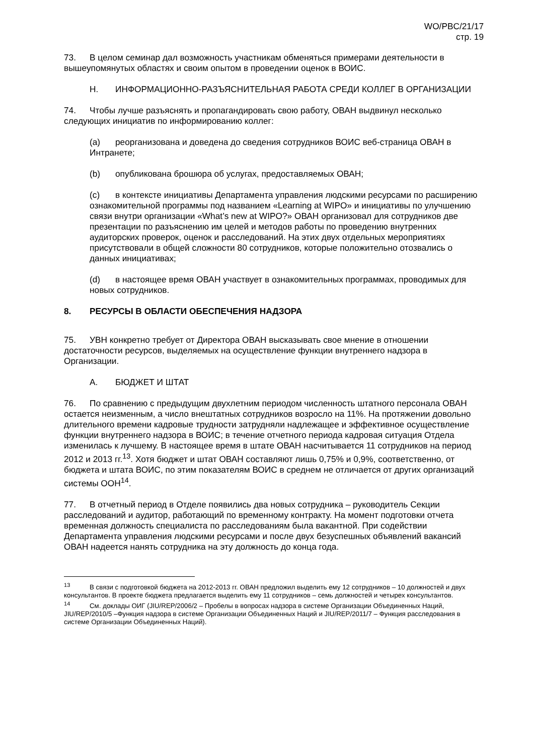WO/PBC/21/17
стр. 19
73. В целом семинар дал возможность участникам обменяться примерами деятельности в вышеупомянутых областях и своим опытом в проведении оценок в ВОИС.
H. ИНФОРМАЦИОННО-РАЗЪЯСНИТЕЛЬНАЯ РАБОТА СРЕДИ КОЛЛЕГ В ОРГАНИЗАЦИИ
74. Чтобы лучше разъяснять и пропагандировать свою работу, ОВАН выдвинул несколько следующих инициатив по информированию коллег:
(a) реорганизована и доведена до сведения сотрудников ВОИС веб-страница ОВАН в Интранете;
(b) опубликована брошюра об услугах, предоставляемых ОВАН;
(c) в контексте инициативы Департамента управления людскими ресурсами по расширению ознакомительной программы под названием «Learning at WIPO» и инициативы по улучшению связи внутри организации «What’s new at WIPO?» ОВАН организовал для сотрудников две презентации по разъяснению им целей и методов работы по проведению внутренних аудиторских проверок, оценок и расследований. На этих двух отдельных мероприятиях присутствовали в общей сложности 80 сотрудников, которые положительно отозвались о данных инициативах;
(d) в настоящее время ОВАН участвует в ознакомительных программах, проводимых для новых сотрудников.
8. РЕСУРСЫ В ОБЛАСТИ ОБЕСПЕЧЕНИЯ НАДЗОРА
75. УВН конкретно требует от Директора ОВАН высказывать свое мнение в отношении достаточности ресурсов, выделяемых на осуществление функции внутреннего надзора в Организации.
A. БЮДЖЕТ И ШТАТ
76. По сравнению с предыдущим двухлетним периодом численность штатного персонала ОВАН остается неизменным, а число внештатных сотрудников возросло на 11%. На протяжении довольно длительного времени кадровые трудности затрудняли надлежащее и эффективное осуществление функции внутреннего надзора в ВОИС; в течение отчетного периода кадровая ситуация Отдела изменилась к лучшему. В настоящее время в штате ОВАН насчитывается 11 сотрудников на период 2012 и 2013 гг.<sup>13</sup>. Хотя бюджет и штат ОВАН составляют лишь 0,75% и 0,9%, соответственно, от бюджета и штата ВОИС, по этим показателям ВОИС в среднем не отличается от других организаций системы ООН<sup>14</sup>.
77. В отчетный период в Отделе появились два новых сотрудника – руководитель Секции расследований и аудитор, работающий по временному контракту. На момент подготовки отчета временная должность специалиста по расследованиям была вакантной. При содействии Департамента управления людскими ресурсами и после двух безуспешных объявлений вакансий ОВАН надеется нанять сотрудника на эту должность до конца года.
<sup>13</sup> В связи с подготовкой бюджета на 2012-2013 гг. ОВАН предложил выделить ему 12 сотрудников – 10 должностей и двух консультантов. В проекте бюджета предлагается выделить ему 11 сотрудников – семь должностей и четырех консультантов.
<sup>14</sup> См. доклады ОИГ (JIU/REP/2006/2 – Пробелы в вопросах надзора в системе Организации Объединенных Наций, JIU/REP/2010/5 –Функция надзора в системе Организации Объединенных Наций и JIU/REP/2011/7 – Функция расследования в системе Организации Объединенных Наций).